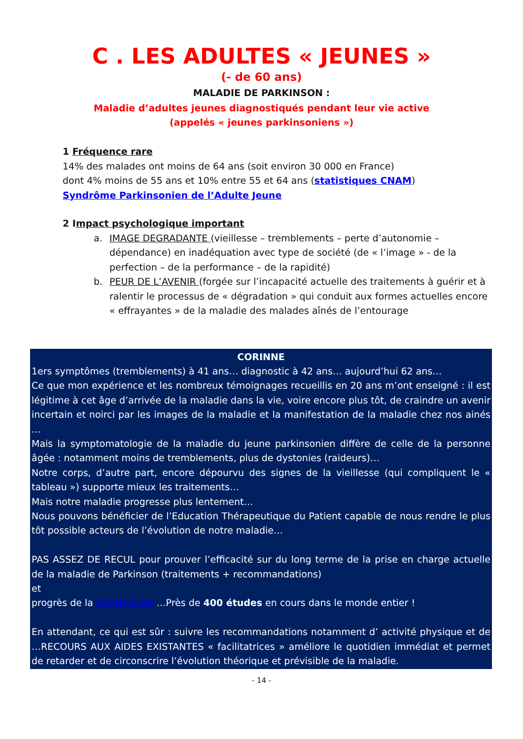C . LES ADULTES « JEUNES »
(- de 60 ans)
MALADIE DE PARKINSON :
Maladie d’adultes jeunes diagnostiqués pendant leur vie active
(appelés « jeunes parkinsoniens »)
1 Fréquence rare
14% des malades ont moins de 64 ans (soit environ 30 000 en France)
dont 4% moins de 55 ans et 10% entre 55 et 64 ans (statistiques CNAM)
Syndrôme Parkinsonien de l’Adulte Jeune
2 Impact psychologique important
a. IMAGE DEGRADANTE (vieillesse – tremblements – perte d’autonomie – dépendance) en inadéquation avec type de société (de « l’image » - de la perfection – de la performance – de la rapidité)
b. PEUR DE L’AVENIR (forgée sur l’incapacité actuelle des traitements à guérir et à ralentir le processus de « dégradation » qui conduit aux formes actuelles encore « effrayantes » de la maladie des malades aînés de l’entourage
CORINNE
1ers symptômes (tremblements) à 41 ans… diagnostic à 42 ans… aujourd’hui 62 ans…
Ce que mon expérience et les nombreux témoignages recueillis en 20 ans m’ont enseigné : il est légitime à cet âge d’arrivée de la maladie dans la vie, voire encore plus tôt, de craindre un avenir incertain et noirci par les images de la maladie et la manifestation de la maladie chez nos ainés …
Mais la symptomatologie de la maladie du jeune parkinsonien diffère de celle de la personne âgée : notamment moins de tremblements, plus de dystonies (raideurs)…
Notre corps, d’autre part, encore dépourvu des signes de la vieillesse (qui compliquent le « tableau ») supporte mieux les traitements…
Mais notre maladie progresse plus lentement…
Nous pouvons bénéficier de l’Education Thérapeutique du Patient capable de nous rendre le plus tôt possible acteurs de l’évolution de notre maladie…
PAS ASSEZ DE RECUL pour prouver l’efficacité sur du long terme de la prise en charge actuelle de la maladie de Parkinson (traitements + recommandations)
et
progrès de la RECHERCHE …Près de 400 études en cours dans le monde entier !
En attendant, ce qui est sûr : suivre les recommandations notamment d’ activité physique et de …RECOURS AUX AIDES EXISTANTES « facilitatrices » améliore le quotidien immédiat et permet de retarder et de circonscrire l’évolution théorique et prévisible de la maladie.
- 14 -